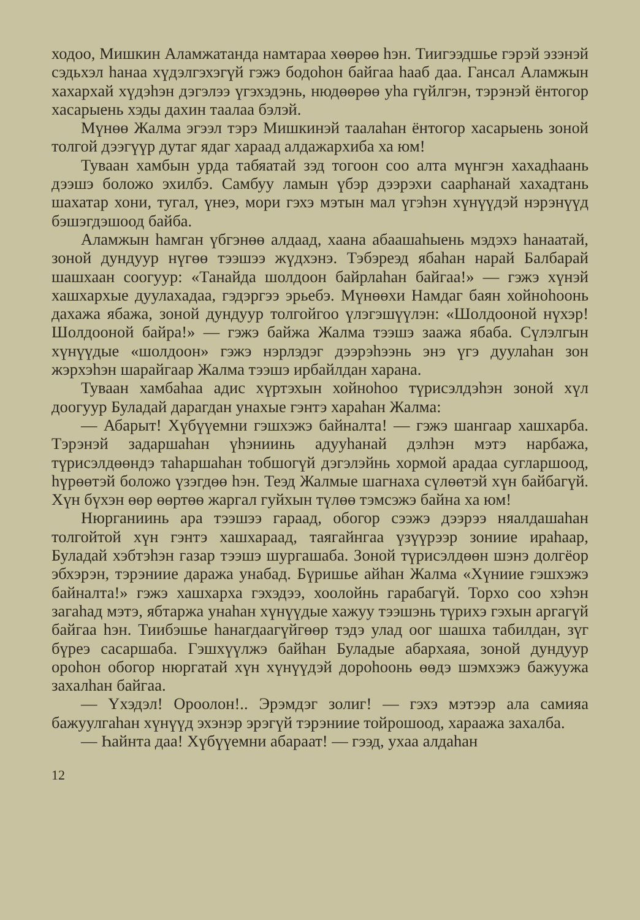ходоо, Мишкин Аламжатанда намтараа хөөрөө һэн. Тиигээдшье гэрэй эзэнэй сэдьхэл һанаа хүдэлгэхэгүй гэжэ бодоһон байгаа һааб даа. Гансал Аламжын хахархай хүдэһэн дэгэлээ үгэхэдэнь, нюдөөрөө уһа гүйлгэн, тэрэнэй ёнтогор хасарыень хэды дахин таалаа бэлэй.
Мүнөө Жалма эгээл тэрэ Мишкинэй таалаһан ёнтогор хасарыень зоной толгой дээгүүр дутаг ядаг хараад алдажархиба ха юм!
Туваан хамбын урда табяатай зэд тогоон соо алта мүнгэн хахадһаань дээшэ боложо эхилбэ. Самбуу ламын үбэр дээрэхи саарһанай хахадтань шахатар хони, тугал, үнеэ, мори гэхэ мэтын мал үгэһэн хүнүүдэй нэрэнүүд бэшэгдэшоод байба.
Аламжын һамган үбгэнөө алдаад, хаана абаашаһыень мэдэхэ һанаатай, зоной дундуур нүгөө тээшээ жүдхэнэ. Тэбэреэд ябаһан нарай Балбарай шашхаан соогуур: «Танайда шолдоон байрлаһан байгаа!» — гэжэ хүнэй хашхархые дуулахадаа, гэдэргээ эрьебэ. Мүнөөхи Намдаг баян хойноһоонь дахажа ябажа, зоной дундуур толгойгоо үлэгэшүүлэн: «Шолдооной нүхэр! Шолдооной байра!» — гэжэ байжа Жалма тээшэ заажа ябаба. Сүлэлгын хүнүүдые «шолдоон» гэжэ нэрлэдэг дээрэһээнь энэ үгэ дуулаһан зон жэрхэһэн шарайгаар Жалма тээшэ ирбайлдан харана.
Туваан хамбаһаа адис хүртэхын хойноһоо түрисэлдэһэн зоной хүл доогуур Буладай дарагдан унахые гэнтэ хараһан Жалма:
— Абарыт! Хүбүүемни гэшхэжэ байналта! — гэжэ шангаар хашхарба. Тэрэнэй задаршаһан үһэниинь адууһанай дэлһэн мэтэ нарбажа, түрисэлдөөндэ таһаршаһан тобшогүй дэгэлэйнь хормой арадаа сугларшоод, һүрөөтэй боложо үзэгдөө һэн. Теэд Жалмые шагнаха сүлөөтэй хүн байбагүй. Хүн бүхэн өөр өөртөө жаргал гуйхын түлөө тэмсэжэ байна ха юм!
Нюрганиинь ара тээшээ гараад, обогор сээжэ дээрээ няалдашаһан толгойтой хүн гэнтэ хашхараад, таягайнгаа үзүүрээр зониие ираһаар, Буладай хэбтэһэн газар тээшэ шургашаба. Зоной түрисэлдөөн шэнэ долгёор эбхэрэн, тэрэниие даража унабад. Бүришье айһан Жалма «Хүниие гэшхэжэ байналта!» гэжэ хашхарха гэхэдээ, хоолойнь гарабагүй. Торхо соо хэһэн загаһад мэтэ, ябтаржа унаһан хүнүүдые хажуу тээшэнь түрихэ гэхын аргагүй байгаа һэн. Тиибэшье һанагдаагүйгөөр тэдэ улад оог шашха табилдан, зүг бүреэ сасаршаба. Гэшхүүлжэ байһан Буладые абархаяа, зоной дундуур ороһон обогор нюргатай хүн хүнүүдэй дороһоонь өөдэ шэмхэжэ бажуужа захалһан байгаа.
— Үхэдэл! Ороолон!.. Эрэмдэг золиг! — гэхэ мэтээр ала самияа бажуулгаһан хүнүүд эхэнэр эрэгүй тэрэниие тойрошоод, хараажа захалба.
— Һайнта даа! Хүбүүемни абараат! — гээд, ухаа алдаһан
12